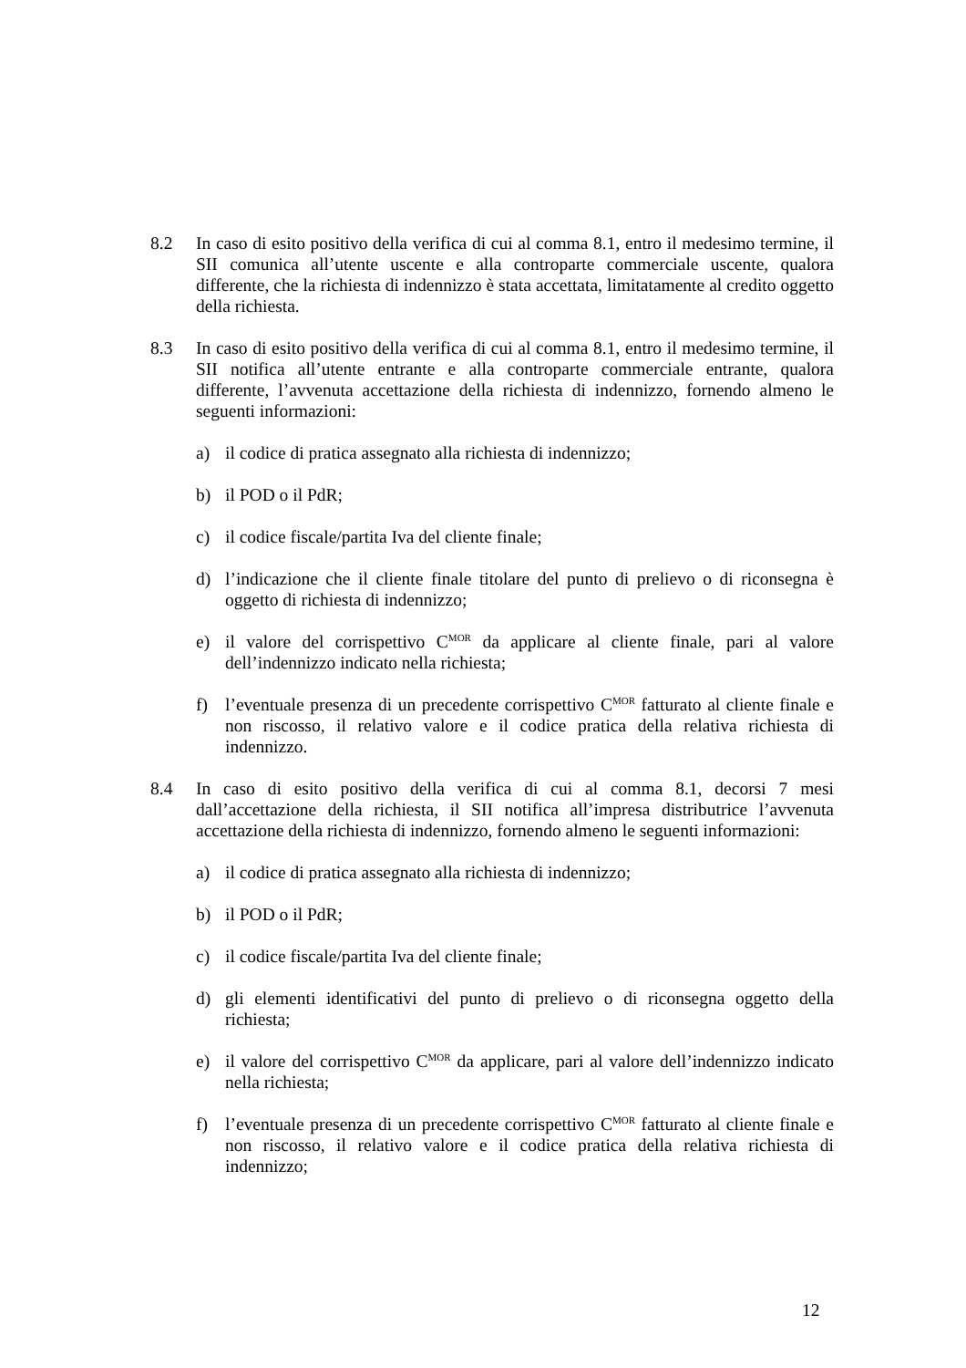8.2 In caso di esito positivo della verifica di cui al comma 8.1, entro il medesimo termine, il SII comunica all’utente uscente e alla controparte commerciale uscente, qualora differente, che la richiesta di indennizzo è stata accettata, limitatamente al credito oggetto della richiesta.
8.3 In caso di esito positivo della verifica di cui al comma 8.1, entro il medesimo termine, il SII notifica all’utente entrante e alla controparte commerciale entrante, qualora differente, l’avvenuta accettazione della richiesta di indennizzo, fornendo almeno le seguenti informazioni:
a) il codice di pratica assegnato alla richiesta di indennizzo;
b) il POD o il PdR;
c) il codice fiscale/partita Iva del cliente finale;
d) l’indicazione che il cliente finale titolare del punto di prelievo o di riconsegna è oggetto di richiesta di indennizzo;
e) il valore del corrispettivo C<sup>MOR</sup> da applicare al cliente finale, pari al valore dell’indennizzo indicato nella richiesta;
f) l’eventuale presenza di un precedente corrispettivo C<sup>MOR</sup> fatturato al cliente finale e non riscosso, il relativo valore e il codice pratica della relativa richiesta di indennizzo.
8.4 In caso di esito positivo della verifica di cui al comma 8.1, decorsi 7 mesi dall’accettazione della richiesta, il SII notifica all’impresa distributrice l’avvenuta accettazione della richiesta di indennizzo, fornendo almeno le seguenti informazioni:
a) il codice di pratica assegnato alla richiesta di indennizzo;
b) il POD o il PdR;
c) il codice fiscale/partita Iva del cliente finale;
d) gli elementi identificativi del punto di prelievo o di riconsegna oggetto della richiesta;
e) il valore del corrispettivo C<sup>MOR</sup> da applicare, pari al valore dell’indennizzo indicato nella richiesta;
f) l’eventuale presenza di un precedente corrispettivo C<sup>MOR</sup> fatturato al cliente finale e non riscosso, il relativo valore e il codice pratica della relativa richiesta di indennizzo;
12